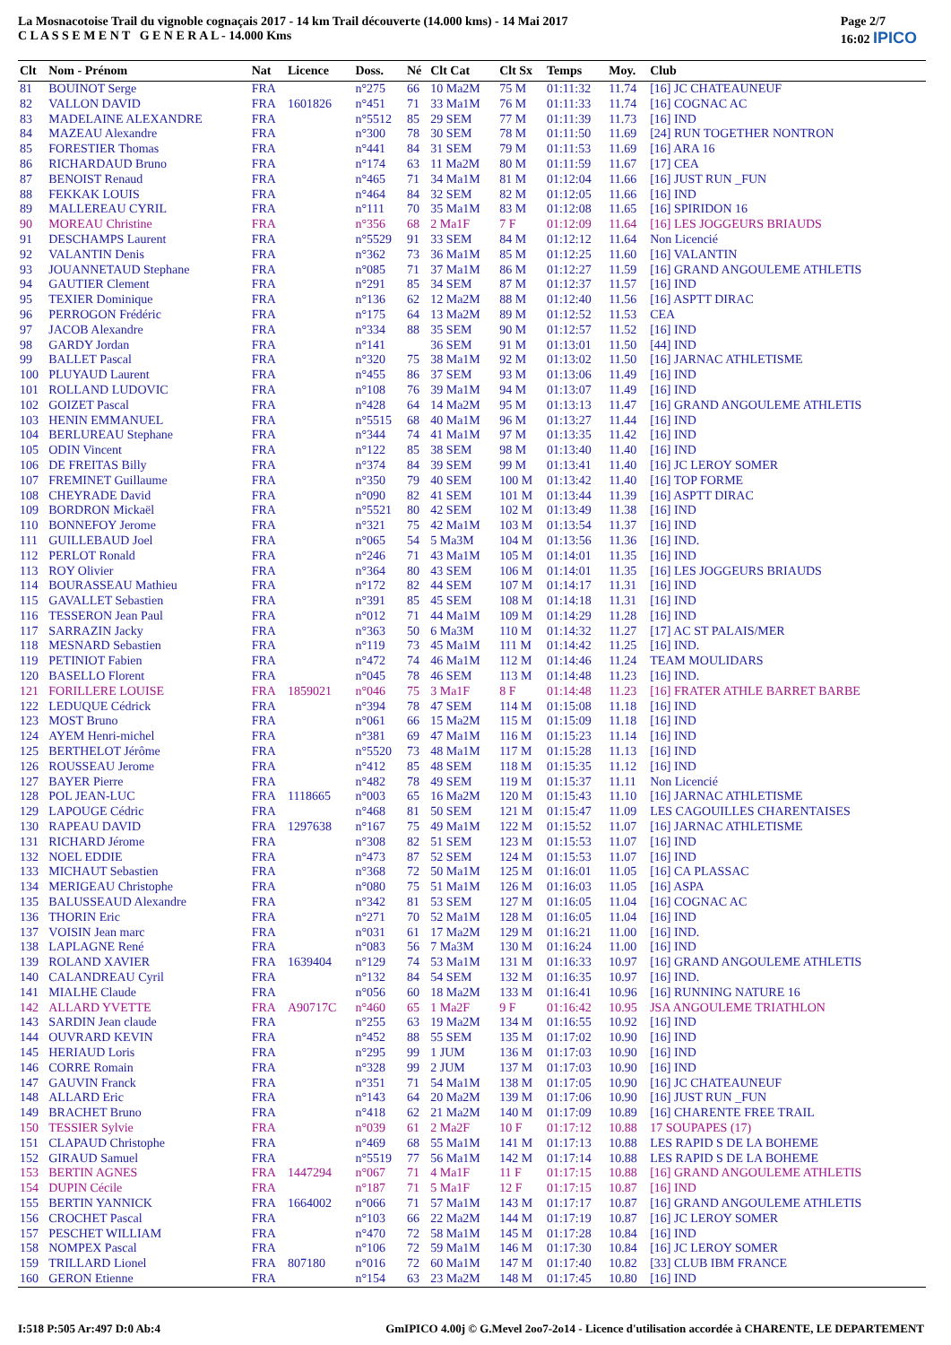La Mosnacotoise Trail du vignoble cognaçais 2017 - 14 km Trail découverte (14.000 kms) - 14 Mai 2017
C L A S S E M E N T G E N E R A L - 14.000 Kms
Page 2/7
16:02 IPICO
| Clt | Nom - Prénom | Nat | Licence | Doss. | Né | Clt Cat | Clt Sx | Temps | Moy. | Club |
| --- | --- | --- | --- | --- | --- | --- | --- | --- | --- | --- |
| 81 | BOUINOT Serge | FRA | | n°275 | 66 | 10 Ma2M | 75 M | 01:11:32 | 11.74 | [16] JC CHATEAUNEUF |
| 82 | VALLON DAVID | FRA | 1601826 | n°451 | 71 | 33 Ma1M | 76 M | 01:11:33 | 11.74 | [16] COGNAC AC |
| 83 | MADELAINE ALEXANDRE | FRA | | n°5512 | 85 | 29 SEM | 77 M | 01:11:39 | 11.73 | [16] IND |
| 84 | MAZEAU Alexandre | FRA | | n°300 | 78 | 30 SEM | 78 M | 01:11:50 | 11.69 | [24] RUN TOGETHER NONTRON |
| 85 | FORESTIER Thomas | FRA | | n°441 | 84 | 31 SEM | 79 M | 01:11:53 | 11.69 | [16] ARA 16 |
| 86 | RICHARDAUD Bruno | FRA | | n°174 | 63 | 11 Ma2M | 80 M | 01:11:59 | 11.67 | [17] CEA |
| 87 | BENOIST Renaud | FRA | | n°465 | 71 | 34 Ma1M | 81 M | 01:12:04 | 11.66 | [16] JUST RUN _FUN |
| 88 | FEKKAK LOUIS | FRA | | n°464 | 84 | 32 SEM | 82 M | 01:12:05 | 11.66 | [16] IND |
| 89 | MALLEREAU CYRIL | FRA | | n°111 | 70 | 35 Ma1M | 83 M | 01:12:08 | 11.65 | [16] SPIRIDON 16 |
| 90 | MOREAU Christine | FRA | | n°356 | 68 | 2 Ma1F | 7 F | 01:12:09 | 11.64 | [16] LES JOGGEURS BRIAUDS |
| 91 | DESCHAMPS Laurent | FRA | | n°5529 | 91 | 33 SEM | 84 M | 01:12:12 | 11.64 | Non Licencié |
| 92 | VALANTIN Denis | FRA | | n°362 | 73 | 36 Ma1M | 85 M | 01:12:25 | 11.60 | [16] VALANTIN |
| 93 | JOUANNETAUD Stephane | FRA | | n°085 | 71 | 37 Ma1M | 86 M | 01:12:27 | 11.59 | [16] GRAND ANGOULEME ATHLETIS |
| 94 | GAUTIER Clement | FRA | | n°291 | 85 | 34 SEM | 87 M | 01:12:37 | 11.57 | [16] IND |
| 95 | TEXIER Dominique | FRA | | n°136 | 62 | 12 Ma2M | 88 M | 01:12:40 | 11.56 | [16] ASPTT DIRAC |
| 96 | PERROGON Frédéric | FRA | | n°175 | 64 | 13 Ma2M | 89 M | 01:12:52 | 11.53 | CEA |
| 97 | JACOB Alexandre | FRA | | n°334 | 88 | 35 SEM | 90 M | 01:12:57 | 11.52 | [16] IND |
| 98 | GARDY Jordan | FRA | | n°141 | | 36 SEM | 91 M | 01:13:01 | 11.50 | [44] IND |
| 99 | BALLET Pascal | FRA | | n°320 | 75 | 38 Ma1M | 92 M | 01:13:02 | 11.50 | [16] JARNAC ATHLETISME |
| 100 | PLUYAUD Laurent | FRA | | n°455 | 86 | 37 SEM | 93 M | 01:13:06 | 11.49 | [16] IND |
| 101 | ROLLAND LUDOVIC | FRA | | n°108 | 76 | 39 Ma1M | 94 M | 01:13:07 | 11.49 | [16] IND |
| 102 | GOIZET Pascal | FRA | | n°428 | 64 | 14 Ma2M | 95 M | 01:13:13 | 11.47 | [16] GRAND ANGOULEME ATHLETIS |
| 103 | HENIN EMMANUEL | FRA | | n°5515 | 68 | 40 Ma1M | 96 M | 01:13:27 | 11.44 | [16] IND |
| 104 | BERLUREAU Stephane | FRA | | n°344 | 74 | 41 Ma1M | 97 M | 01:13:35 | 11.42 | [16] IND |
| 105 | ODIN Vincent | FRA | | n°122 | 85 | 38 SEM | 98 M | 01:13:40 | 11.40 | [16] IND |
| 106 | DE FREITAS Billy | FRA | | n°374 | 84 | 39 SEM | 99 M | 01:13:41 | 11.40 | [16] JC LEROY SOMER |
| 107 | FREMINET Guillaume | FRA | | n°350 | 79 | 40 SEM | 100 M | 01:13:42 | 11.40 | [16] TOP FORME |
| 108 | CHEYRADE David | FRA | | n°090 | 82 | 41 SEM | 101 M | 01:13:44 | 11.39 | [16] ASPTT DIRAC |
| 109 | BORDRON Mickaël | FRA | | n°5521 | 80 | 42 SEM | 102 M | 01:13:49 | 11.38 | [16] IND |
| 110 | BONNEFOY Jerome | FRA | | n°321 | 75 | 42 Ma1M | 103 M | 01:13:54 | 11.37 | [16] IND |
| 111 | GUILLEBAUD Joel | FRA | | n°065 | 54 | 5 Ma3M | 104 M | 01:13:56 | 11.36 | [16] IND. |
| 112 | PERLOT Ronald | FRA | | n°246 | 71 | 43 Ma1M | 105 M | 01:14:01 | 11.35 | [16] IND |
| 113 | ROY Olivier | FRA | | n°364 | 80 | 43 SEM | 106 M | 01:14:01 | 11.35 | [16] LES JOGGEURS BRIAUDS |
| 114 | BOURASSEAU Mathieu | FRA | | n°172 | 82 | 44 SEM | 107 M | 01:14:17 | 11.31 | [16] IND |
| 115 | GAVALLET Sebastien | FRA | | n°391 | 85 | 45 SEM | 108 M | 01:14:18 | 11.31 | [16] IND |
| 116 | TESSERON Jean Paul | FRA | | n°012 | 71 | 44 Ma1M | 109 M | 01:14:29 | 11.28 | [16] IND |
| 117 | SARRAZIN Jacky | FRA | | n°363 | 50 | 6 Ma3M | 110 M | 01:14:32 | 11.27 | [17] AC ST PALAIS/MER |
| 118 | MESNARD Sebastien | FRA | | n°119 | 73 | 45 Ma1M | 111 M | 01:14:42 | 11.25 | [16] IND. |
| 119 | PETINIOT Fabien | FRA | | n°472 | 74 | 46 Ma1M | 112 M | 01:14:46 | 11.24 | TEAM MOULIDARS |
| 120 | BASELLO Florent | FRA | | n°045 | 78 | 46 SEM | 113 M | 01:14:48 | 11.23 | [16] IND. |
| 121 | FORILLERE LOUISE | FRA | 1859021 | n°046 | 75 | 3 Ma1F | 8 F | 01:14:48 | 11.23 | [16] FRATER ATHLE BARRET BARBE |
| 122 | LEDUQUE Cédrick | FRA | | n°394 | 78 | 47 SEM | 114 M | 01:15:08 | 11.18 | [16] IND |
| 123 | MOST Bruno | FRA | | n°061 | 66 | 15 Ma2M | 115 M | 01:15:09 | 11.18 | [16] IND |
| 124 | AYEM Henri-michel | FRA | | n°381 | 69 | 47 Ma1M | 116 M | 01:15:23 | 11.14 | [16] IND |
| 125 | BERTHELOT Jérôme | FRA | | n°5520 | 73 | 48 Ma1M | 117 M | 01:15:28 | 11.13 | [16] IND |
| 126 | ROUSSEAU Jerome | FRA | | n°412 | 85 | 48 SEM | 118 M | 01:15:35 | 11.12 | [16] IND |
| 127 | BAYER Pierre | FRA | | n°482 | 78 | 49 SEM | 119 M | 01:15:37 | 11.11 | Non Licencié |
| 128 | POL JEAN-LUC | FRA | 1118665 | n°003 | 65 | 16 Ma2M | 120 M | 01:15:43 | 11.10 | [16] JARNAC ATHLETISME |
| 129 | LAPOUGE Cédric | FRA | | n°468 | 81 | 50 SEM | 121 M | 01:15:47 | 11.09 | LES CAGOUILLES CHARENTAISES |
| 130 | RAPEAU DAVID | FRA | 1297638 | n°167 | 75 | 49 Ma1M | 122 M | 01:15:52 | 11.07 | [16] JARNAC ATHLETISME |
| 131 | RICHARD Jérome | FRA | | n°308 | 82 | 51 SEM | 123 M | 01:15:53 | 11.07 | [16] IND |
| 132 | NOEL EDDIE | FRA | | n°473 | 87 | 52 SEM | 124 M | 01:15:53 | 11.07 | [16] IND |
| 133 | MICHAUT Sebastien | FRA | | n°368 | 72 | 50 Ma1M | 125 M | 01:16:01 | 11.05 | [16] CA PLASSAC |
| 134 | MERIGEAU Christophe | FRA | | n°080 | 75 | 51 Ma1M | 126 M | 01:16:03 | 11.05 | [16] ASPA |
| 135 | BALUSSEAUD Alexandre | FRA | | n°342 | 81 | 53 SEM | 127 M | 01:16:05 | 11.04 | [16] COGNAC AC |
| 136 | THORIN Eric | FRA | | n°271 | 70 | 52 Ma1M | 128 M | 01:16:05 | 11.04 | [16] IND |
| 137 | VOISIN Jean marc | FRA | | n°031 | 61 | 17 Ma2M | 129 M | 01:16:21 | 11.00 | [16] IND. |
| 138 | LAPLAGNE René | FRA | | n°083 | 56 | 7 Ma3M | 130 M | 01:16:24 | 11.00 | [16] IND |
| 139 | ROLAND XAVIER | FRA | 1639404 | n°129 | 74 | 53 Ma1M | 131 M | 01:16:33 | 10.97 | [16] GRAND ANGOULEME ATHLETIS |
| 140 | CALANDREAU Cyril | FRA | | n°132 | 84 | 54 SEM | 132 M | 01:16:35 | 10.97 | [16] IND. |
| 141 | MIALHE Claude | FRA | | n°056 | 60 | 18 Ma2M | 133 M | 01:16:41 | 10.96 | [16] RUNNING NATURE 16 |
| 142 | ALLARD YVETTE | FRA | A90717C | n°460 | 65 | 1 Ma2F | 9 F | 01:16:42 | 10.95 | JSA ANGOULEME TRIATHLON |
| 143 | SARDIN Jean claude | FRA | | n°255 | 63 | 19 Ma2M | 134 M | 01:16:55 | 10.92 | [16] IND |
| 144 | OUVRARD KEVIN | FRA | | n°452 | 88 | 55 SEM | 135 M | 01:17:02 | 10.90 | [16] IND |
| 145 | HERIAUD Loris | FRA | | n°295 | 99 | 1 JUM | 136 M | 01:17:03 | 10.90 | [16] IND |
| 146 | CORRE Romain | FRA | | n°328 | 99 | 2 JUM | 137 M | 01:17:03 | 10.90 | [16] IND |
| 147 | GAUVIN Franck | FRA | | n°351 | 71 | 54 Ma1M | 138 M | 01:17:05 | 10.90 | [16] JC CHATEAUNEUF |
| 148 | ALLARD Eric | FRA | | n°143 | 64 | 20 Ma2M | 139 M | 01:17:06 | 10.90 | [16] JUST RUN _FUN |
| 149 | BRACHET Bruno | FRA | | n°418 | 62 | 21 Ma2M | 140 M | 01:17:09 | 10.89 | [16] CHARENTE FREE TRAIL |
| 150 | TESSIER Sylvie | FRA | | n°039 | 61 | 2 Ma2F | 10 F | 01:17:12 | 10.88 | 17 SOUPAPES (17) |
| 151 | CLAPAUD Christophe | FRA | | n°469 | 68 | 55 Ma1M | 141 M | 01:17:13 | 10.88 | LES RAPID S DE LA BOHEME |
| 152 | GIRAUD Samuel | FRA | | n°5519 | 77 | 56 Ma1M | 142 M | 01:17:14 | 10.88 | LES RAPID S DE LA BOHEME |
| 153 | BERTIN AGNES | FRA | 1447294 | n°067 | 71 | 4 Ma1F | 11 F | 01:17:15 | 10.88 | [16] GRAND ANGOULEME ATHLETIS |
| 154 | DUPIN Cécile | FRA | | n°187 | 71 | 5 Ma1F | 12 F | 01:17:15 | 10.87 | [16] IND |
| 155 | BERTIN YANNICK | FRA | 1664002 | n°066 | 71 | 57 Ma1M | 143 M | 01:17:17 | 10.87 | [16] GRAND ANGOULEME ATHLETIS |
| 156 | CROCHET Pascal | FRA | | n°103 | 66 | 22 Ma2M | 144 M | 01:17:19 | 10.87 | [16] JC LEROY SOMER |
| 157 | PESCHET WILLIAM | FRA | | n°470 | 72 | 58 Ma1M | 145 M | 01:17:28 | 10.84 | [16] IND |
| 158 | NOMPEX Pascal | FRA | | n°106 | 72 | 59 Ma1M | 146 M | 01:17:30 | 10.84 | [16] JC LEROY SOMER |
| 159 | TRILLARD Lionel | FRA | 807180 | n°016 | 72 | 60 Ma1M | 147 M | 01:17:40 | 10.82 | [33] CLUB IBM FRANCE |
| 160 | GERON Etienne | FRA | | n°154 | 63 | 23 Ma2M | 148 M | 01:17:45 | 10.80 | [16] IND |
I:518 P:505 Ar:497 D:0 Ab:4 GmIPICO 4.00j © G.Mevel 2oo7-2o14 - Licence d'utilisation accordée à CHARENTE, LE DEPARTEMENT